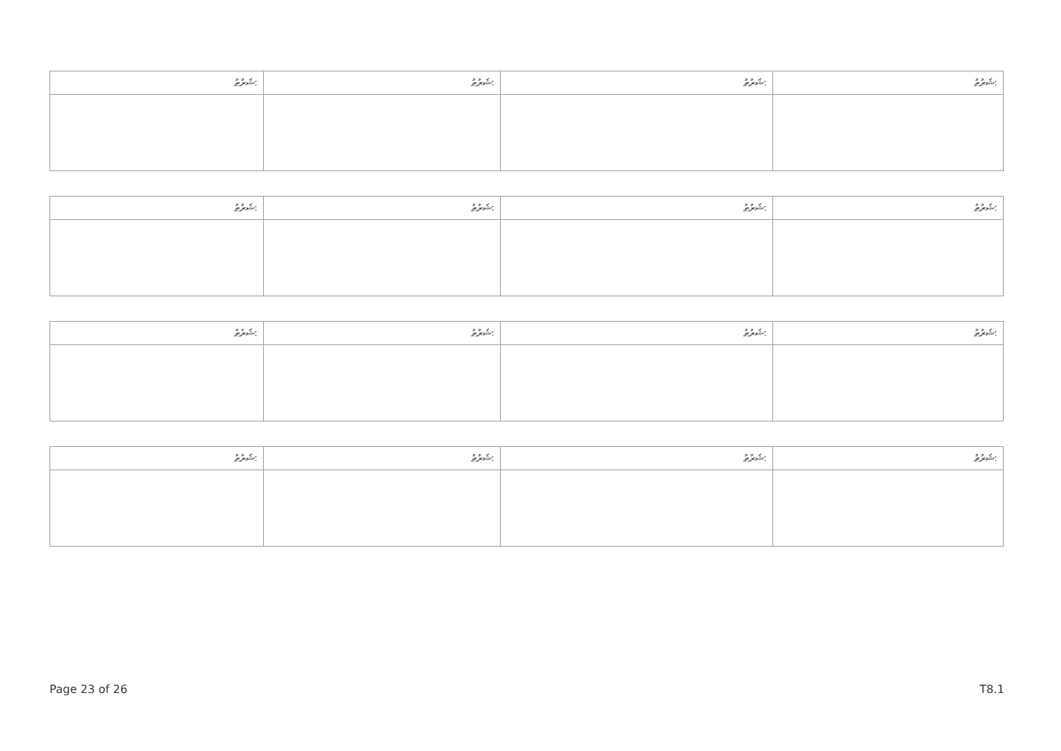| ޝަރުޠު: | ޝަރުޠު: | ޝަރުޠު: | ޝަރުޠު: |
| --- | --- | --- | --- |
| ޝަރުޠު: | ޝަރުޠު: | ޝަރުޠު: | ޝަރުޠު: |
| --- | --- | --- | --- |
| ޝަރުޠު: | ޝަރުޠު: | ޝަރުޠު: | ޝަރުޠު: |
| --- | --- | --- | --- |
| ޝަރުޠު: | ޝަރުޠު: | ޝަރުޠު: | ޝަރުޠު: |
| --- | --- | --- | --- |
Page 23 of 26 T8.1